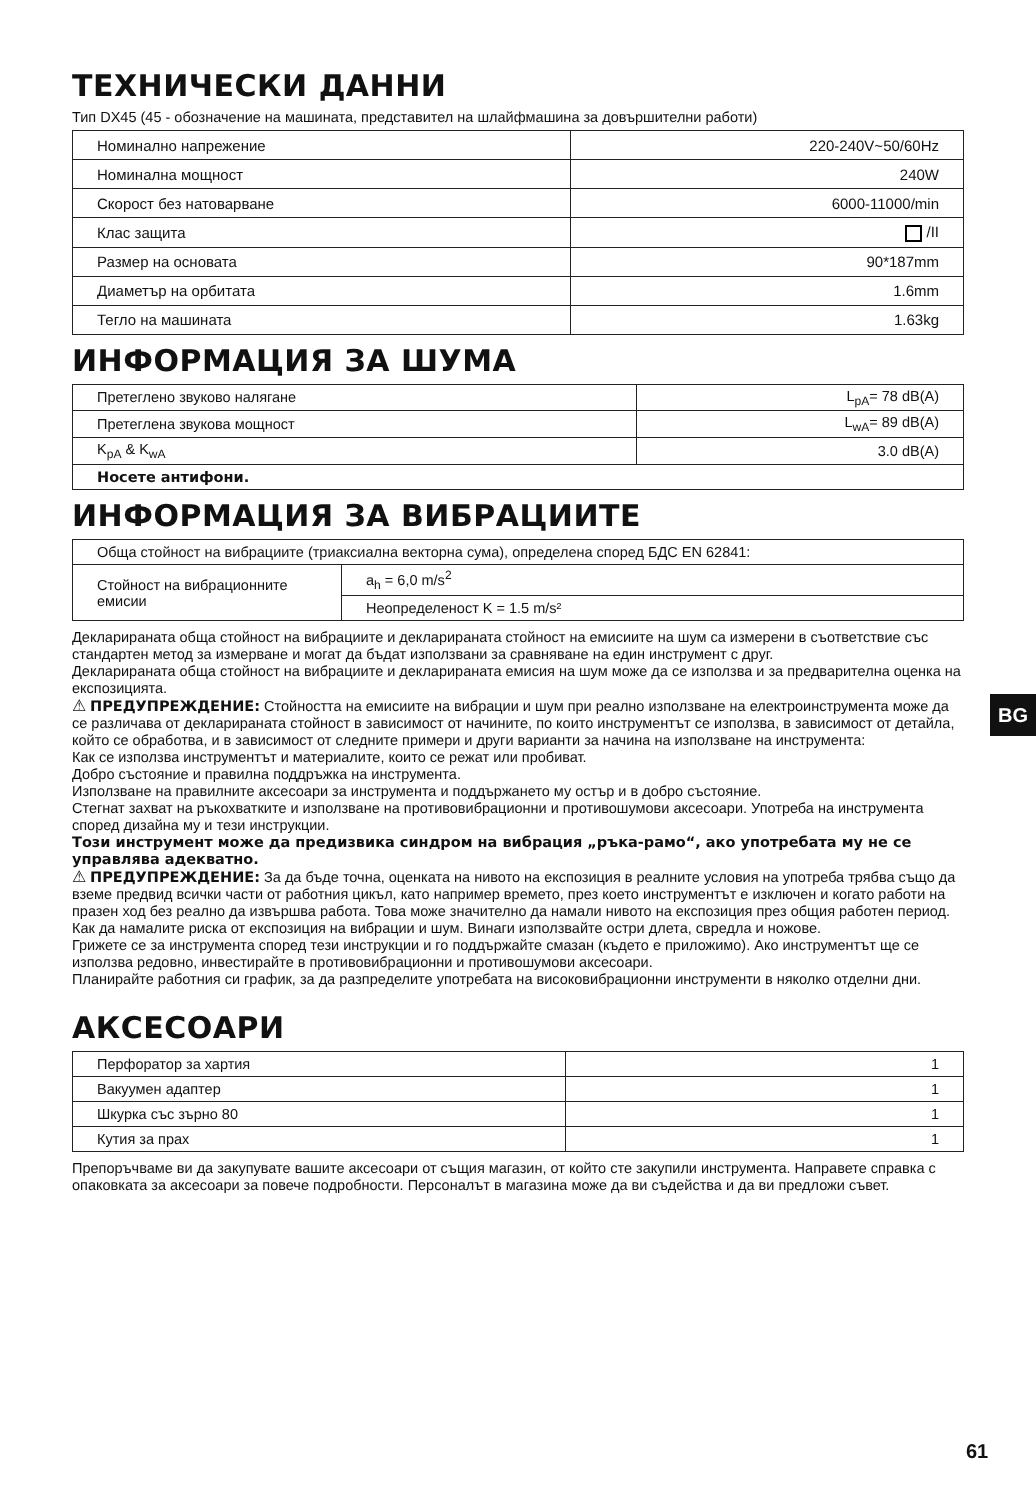ТЕХНИЧЕСКИ ДАННИ
Тип DX45 (45 - обозначение на машината, представител на шлайфмашина за довършителни работи)
| Номинално напрежение | 220-240V~50/60Hz |
| Номинална мощност | 240W |
| Скорост без натоварване | 6000-11000/min |
| Клас защита | /II |
| Размер на основата | 90*187mm |
| Диаметър на орбитата | 1.6mm |
| Тегло на машината | 1.63kg |
ИНФОРМАЦИЯ ЗА ШУМА
| Претеглено звуково налягане | L<sub>pA</sub>= 78 dB(A) |
| Претеглена звукова мощност | L<sub>wA</sub>= 89 dB(A) |
| K<sub>pA</sub> & K<sub>wA</sub> | 3.0 dB(A) |
| Носете антифони. | |
ИНФОРМАЦИЯ ЗА ВИБРАЦИИТЕ
| Обща стойност на вибрациите (триаксиална векторна сума), определена според БДС EN 62841: | |
| Стойност на вибрационните емисии | a<sub>h</sub> = 6,0 m/s<sup>2</sup> |
| | Неопределеност K = 1.5 m/s² |
Декларираната обща стойност на вибрациите и декларираната стойност на емисиите на шум са измерени в съответствие със стандартен метод за измерване и могат да бъдат използвани за сравняване на един инструмент с друг.
Декларираната обща стойност на вибрациите и декларираната емисия на шум може да се използва и за предварителна оценка на експозицията.
⚠ ПРЕДУПРЕЖДЕНИЕ: Стойността на емисиите на вибрации и шум при реално използване на електроинструмента може да се различава от декларираната стойност в зависимост от начините, по които инструментът се използва, в зависимост от детайла, който се обработва, и в зависимост от следните примери и други варианти за начина на използване на инструмента:
Как се използва инструментът и материалите, които се режат или пробиват.
Добро състояние и правилна поддръжка на инструмента.
Използване на правилните аксесоари за инструмента и поддържането му остър и в добро състояние.
Стегнат захват на ръкохватките и използване на противовибрационни и противошумови аксесоари. Употреба на инструмента според дизайна му и тези инструкции.
Този инструмент може да предизвика синдром на вибрация „ръка-рамо“, ако употребата му не се управлява адекватно.
⚠ ПРЕДУПРЕЖДЕНИЕ: За да бъде точна, оценката на нивото на експозиция в реалните условия на употреба трябва също да вземе предвид всички части от работния цикъл, като например времето, през което инструментът е изключен и когато работи на празен ход без реално да извършва работа. Това може значително да намали нивото на експозиция през общия работен период.
Как да намалите риска от експозиция на вибрации и шум. Винаги използвайте остри длета, свредла и ножове.
Грижете се за инструмента според тези инструкции и го поддържайте смазан (където е приложимо). Ако инструментът ще се използва редовно, инвестирайте в противовибрационни и противошумови аксесоари.
Планирайте работния си график, за да разпределите употребата на високовибрационни инструменти в няколко отделни дни.
АКСЕСОАРИ
| Перфоратор за хартия | 1 |
| Вакуумен адаптер | 1 |
| Шкурка със зърно 80 | 1 |
| Кутия за прах | 1 |
Препоръчваме ви да закупувате вашите аксесоари от същия магазин, от който сте закупили инструмента. Направете справка с опаковката за аксесоари за повече подробности. Персоналът в магазина може да ви съдейства и да ви предложи съвет.
BG
61